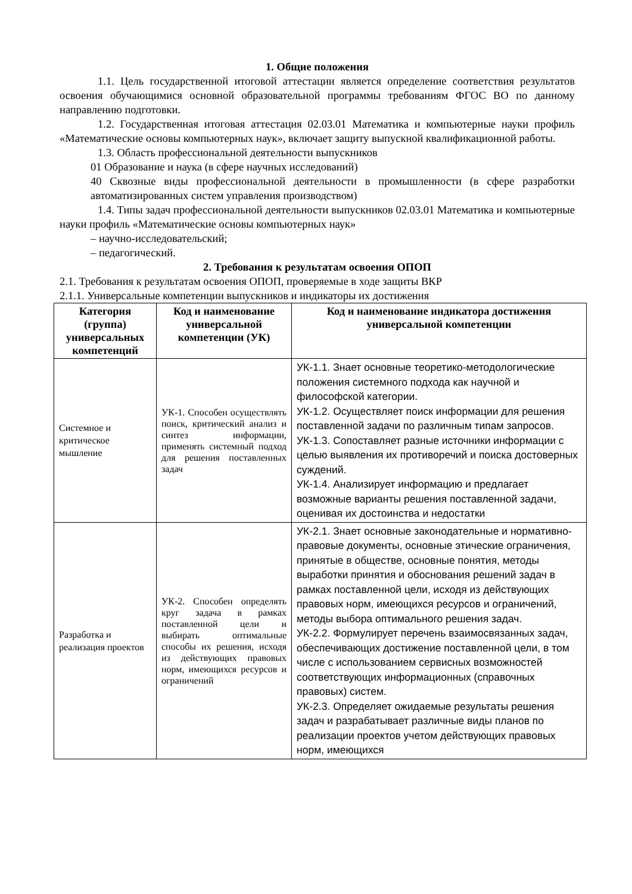1. Общие положения
1.1. Цель государственной итоговой аттестации является определение соответствия результатов освоения обучающимися основной образовательной программы требованиям ФГОС ВО по данному направлению подготовки.
1.2. Государственная итоговая аттестация 02.03.01 Математика и компьютерные науки профиль «Математические основы компьютерных наук», включает защиту выпускной квалификационной работы.
1.3. Область профессиональной деятельности выпускников
01 Образование и наука (в сфере научных исследований)
40 Сквозные виды профессиональной деятельности в промышленности (в сфере разработки автоматизированных систем управления производством)
1.4. Типы задач профессиональной деятельности выпускников 02.03.01 Математика и компьютерные науки профиль «Математические основы компьютерных наук»
– научно-исследовательский;
– педагогический.
2. Требования к результатам освоения ОПОП
2.1. Требования к результатам освоения ОПОП, проверяемые в ходе защиты ВКР
2.1.1. Универсальные компетенции выпускников и индикаторы их достижения
| Категория (группа) универсальных компетенций | Код и наименование универсальной компетенции (УК) | Код и наименование индикатора достижения универсальной компетенции |
| --- | --- | --- |
| Системное и критическое мышление | УК-1. Способен осуществлять поиск, критический анализ и синтез информации, применять системный подход для решения поставленных задач | УК-1.1. Знает основные теоретико-методологические положения системного подхода как научной и философской категории. УК-1.2. Осуществляет поиск информации для решения поставленной задачи по различным типам запросов. УК-1.3. Сопоставляет разные источники информации с целью выявления их противоречий и поиска достоверных суждений. УК-1.4. Анализирует информацию и предлагает возможные варианты решения поставленной задачи, оценивая их достоинства и недостатки |
| Разработка и реализация проектов | УК-2. Способен определять круг задача в рамках поставленной цели и выбирать оптимальные способы их решения, исходя из действующих правовых норм, имеющихся ресурсов и ограничений | УК-2.1. Знает основные законодательные и нормативно-правовые документы, основные этические ограничения, принятые в обществе, основные понятия, методы выработки принятия и обоснования решений задач в рамках поставленной цели, исходя из действующих правовых норм, имеющихся ресурсов и ограничений, методы выбора оптимального решения задач. УК-2.2. Формулирует перечень взаимосвязанных задач, обеспечивающих достижение поставленной цели, в том числе с использованием сервисных возможностей соответствующих информационных (справочных правовых) систем. УК-2.3. Определяет ожидаемые результаты решения задач и разрабатывает различные виды планов по реализации проектов учетом действующих правовых норм, имеющихся |